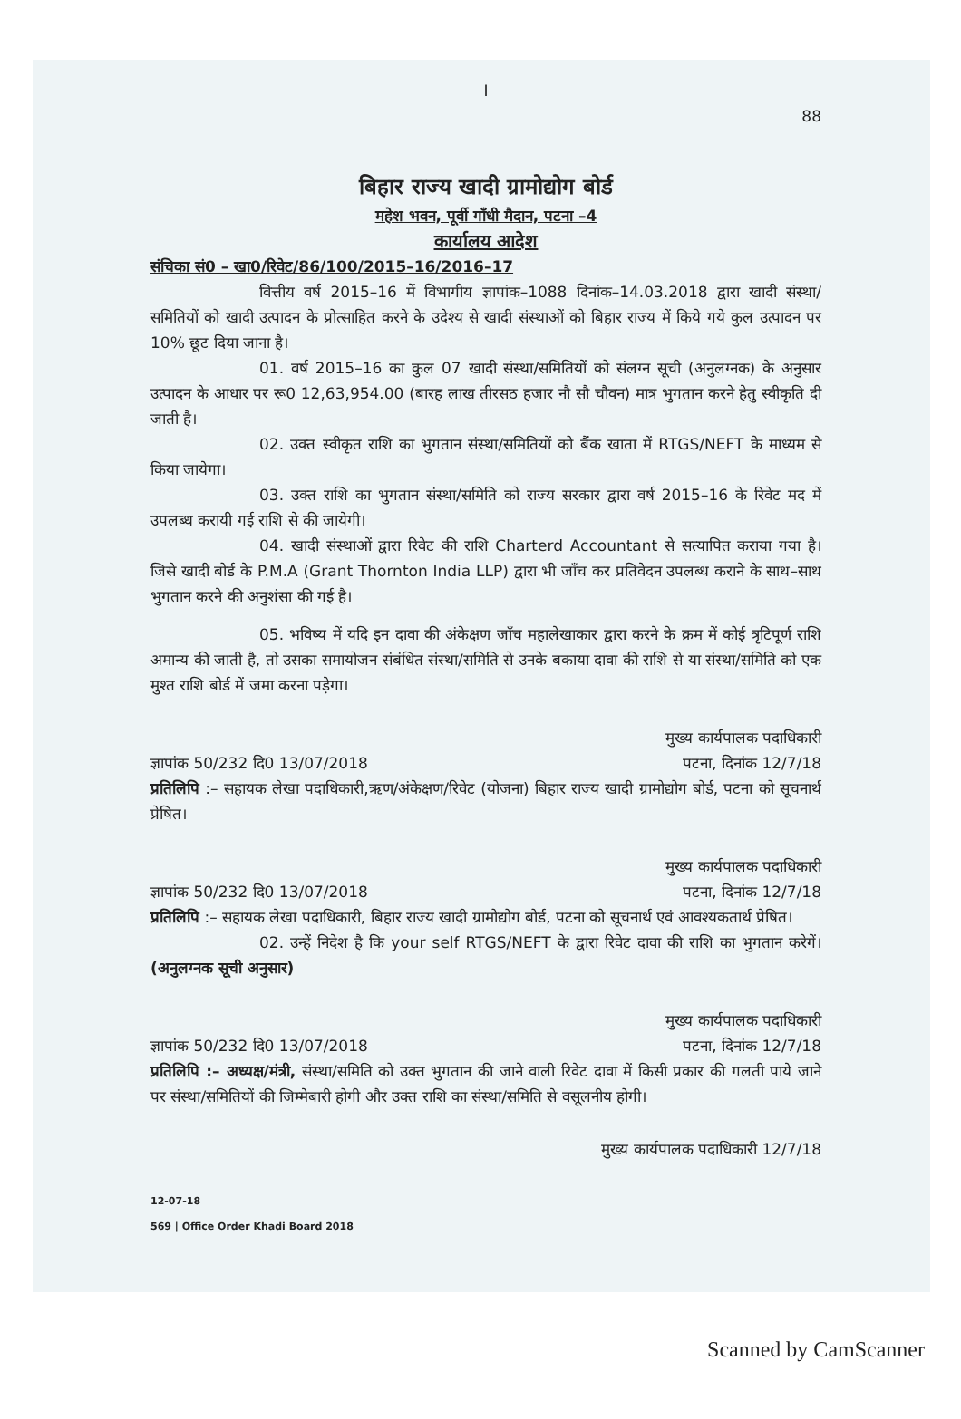I
88
बिहार राज्य खादी ग्रामोद्योग बोर्ड
महेश भवन, पूर्वी गाँधी मैदान, पटना –4
कार्यालय आदेश
संचिका सं0 – खा0/रिवेट/86/100/2015–16/2016–17
वित्तीय वर्ष 2015–16 में विभागीय ज्ञापांक–1088 दिनांक–14.03.2018 द्वारा खादी संस्था/समितियों को खादी उत्पादन के प्रोत्साहित करने के उदेश्य से खादी संस्थाओं को बिहार राज्य में किये गये कुल उत्पादन पर 10% छूट दिया जाना है।
01. वर्ष 2015–16 का कुल 07 खादी संस्था/समितियों को संलग्न सूची (अनुलग्नक) के अनुसार उत्पादन के आधार पर रू0 12,63,954.00 (बारह लाख तीरसठ हजार नौ सौ चौवन) मात्र भुगतान करने हेतु स्वीकृति दी जाती है।
02. उक्त स्वीकृत राशि का भुगतान संस्था/समितियों को बैंक खाता में RTGS/NEFT के माध्यम से किया जायेगा।
03. उक्त राशि का भुगतान संस्था/समिति को राज्य सरकार द्वारा वर्ष 2015–16 के रिवेट मद में उपलब्ध करायी गई राशि से की जायेगी।
04. खादी संस्थाओं द्वारा रिवेट की राशि Charterd Accountant से सत्यापित कराया गया है। जिसे खादी बोर्ड के P.M.A (Grant Thornton India LLP) द्वारा भी जाँच कर प्रतिवेदन उपलब्ध कराने के साथ–साथ भुगतान करने की अनुशंसा की गई है।
05. भविष्य में यदि इन दावा की अंकेक्षण जाँच महालेखाकार द्वारा करने के क्रम में कोई त्रृटिपूर्ण राशि अमान्य की जाती है, तो उसका समायोजन संबंधित संस्था/समिति से उनके बकाया दावा की राशि से या संस्था/समिति को एक मुश्त राशि बोर्ड में जमा करना पड़ेगा।
मुख्य कार्यपालक पदाधिकारी
ज्ञापांक 50/232 दि0 13/07/2018 पटना, दिनांक 12/7/18
प्रतिलिपि :– सहायक लेखा पदाधिकारी,ऋण/अंकेक्षण/रिवेट (योजना) बिहार राज्य खादी ग्रामोद्योग बोर्ड, पटना को सूचनार्थ प्रेषित।
मुख्य कार्यपालक पदाधिकारी
ज्ञापांक 50/232 दि0 13/07/2018 पटना, दिनांक 12/7/18
प्रतिलिपि :– सहायक लेखा पदाधिकारी, बिहार राज्य खादी ग्रामोद्योग बोर्ड, पटना को सूचनार्थ एवं आवश्यकतार्थ प्रेषित।
02. उन्हें निदेश है कि your self RTGS/NEFT के द्वारा रिवेट दावा की राशि का भुगतान करेगें। (अनुलग्नक सूची अनुसार)
मुख्य कार्यपालक पदाधिकारी
ज्ञापांक 50/232 दि0 13/07/2018 पटना, दिनांक 12/7/18
प्रतिलिपि :– अध्यक्ष/मंत्री, संस्था/समिति को उक्त भुगतान की जाने वाली रिवेट दावा में किसी प्रकार की गलती पाये जाने पर संस्था/समितियों की जिम्मेबारी होगी और उक्त राशि का संस्था/समिति से वसूलनीय होगी।
मुख्य कार्यपालक पदाधिकारी 12/7/18
12-07-18
569 | Office Order Khadi Board 2018
Scanned by CamScanner